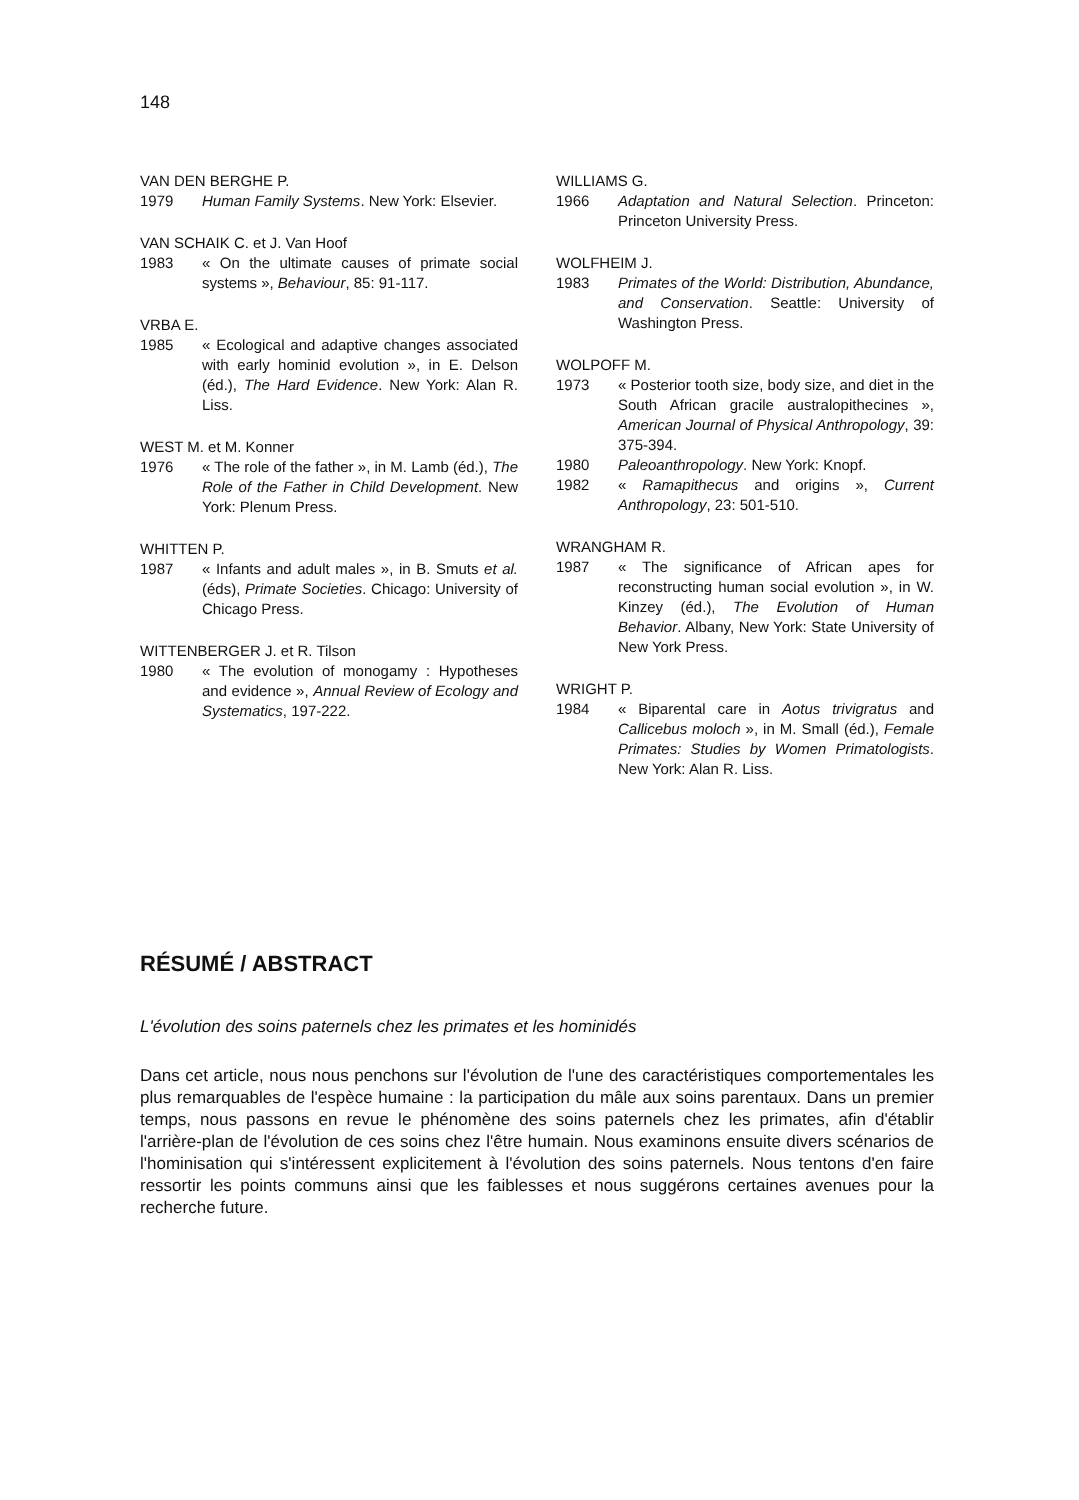148
VAN DEN BERGHE P.
1979 Human Family Systems. New York: Elsevier.
VAN SCHAIK C. et J. Van Hoof
1983 « On the ultimate causes of primate social systems », Behaviour, 85: 91-117.
VRBA E.
1985 « Ecological and adaptive changes associated with early hominid evolution », in E. Delson (éd.), The Hard Evidence. New York: Alan R. Liss.
WEST M. et M. Konner
1976 « The role of the father », in M. Lamb (éd.), The Role of the Father in Child Development. New York: Plenum Press.
WHITTEN P.
1987 « Infants and adult males », in B. Smuts et al. (éds), Primate Societies. Chicago: University of Chicago Press.
WITTENBERGER J. et R. Tilson
1980 « The evolution of monogamy : Hypotheses and evidence », Annual Review of Ecology and Systematics, 197-222.
WILLIAMS G.
1966 Adaptation and Natural Selection. Princeton: Princeton University Press.
WOLFHEIM J.
1983 Primates of the World: Distribution, Abundance, and Conservation. Seattle: University of Washington Press.
WOLPOFF M.
1973 « Posterior tooth size, body size, and diet in the South African gracile australopithecines », American Journal of Physical Anthropology, 39: 375-394.
1980 Paleoanthropology. New York: Knopf.
1982 « Ramapithecus and origins », Current Anthropology, 23: 501-510.
WRANGHAM R.
1987 « The significance of African apes for reconstructing human social evolution », in W. Kinzey (éd.), The Evolution of Human Behavior. Albany, New York: State University of New York Press.
WRIGHT P.
1984 « Biparental care in Aotus trivigratus and Callicebus moloch », in M. Small (éd.), Female Primates: Studies by Women Primatologists. New York: Alan R. Liss.
RÉSUMÉ / ABSTRACT
L'évolution des soins paternels chez les primates et les hominidés
Dans cet article, nous nous penchons sur l'évolution de l'une des caractéristiques comportementales les plus remarquables de l'espèce humaine : la participation du mâle aux soins parentaux. Dans un premier temps, nous passons en revue le phénomène des soins paternels chez les primates, afin d'établir l'arrière-plan de l'évolution de ces soins chez l'être humain. Nous examinons ensuite divers scénarios de l'hominisation qui s'intéressent explicitement à l'évolution des soins paternels. Nous tentons d'en faire ressortir les points communs ainsi que les faiblesses et nous suggérons certaines avenues pour la recherche future.